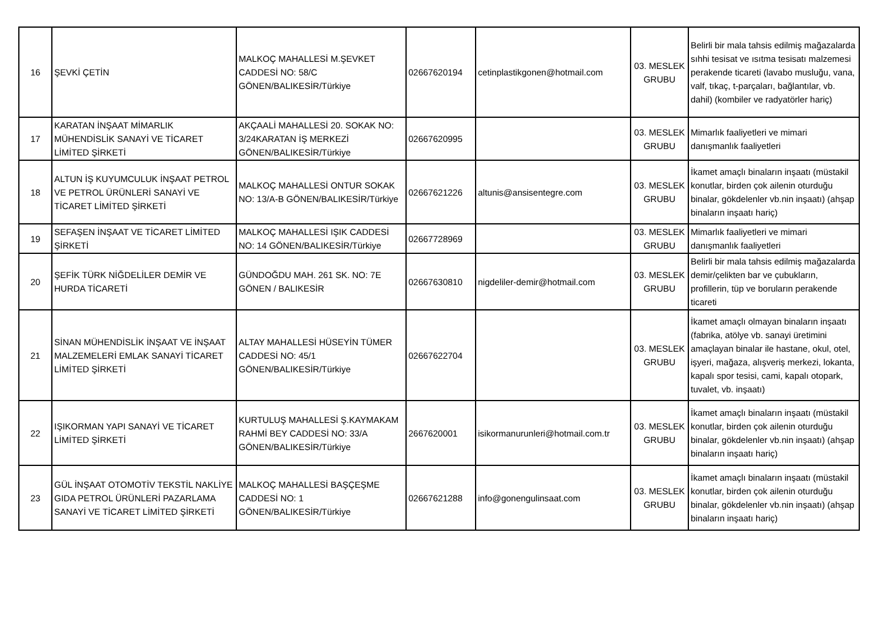| 16 | ŞEVKİ ÇETİN | MALKOÇ MAHALLESİ M.ŞEVKET CADDESİ NO: 58/C GÖNEN/BALIKESİR/Türkiye | 02667620194 | cetinplastikgonen@hotmail.com | 03. MESLEK GRUBU | Belirli bir mala tahsis edilmiş mağazalarda sıhhi tesisat ve ısıtma tesisatı malzemesi perakende ticareti (lavabo musluğu, vana, valf, tıkaç, t-parçaları, bağlantılar, vb. dahil) (kombiler ve radyatörler hariç) |
| 17 | KARATAN İNŞAAT MİMARLIK MÜHENDİSLİK SANAYİ VE TİCARET LİMİTED ŞİRKETİ | AKÇAALİ MAHALLESİ 20. SOKAK NO: 3/24KARATAN İŞ MERKEZİ GÖNEN/BALIKESİR/Türkiye | 02667620995 | | 03. MESLEK GRUBU | Mimarlık faaliyetleri ve mimari danışmanlık faaliyetleri |
| 18 | ALTUN İŞ KUYUMCULUK İNŞAAT PETROL VE PETROL ÜRÜNLERİ SANAYİ VE TİCARET LİMİTED ŞİRKETİ | MALKOÇ MAHALLESİ ONTUR SOKAK NO: 13/A-B GÖNEN/BALIKESİR/Türkiye | 02667621226 | altunis@ansisentegre.com | 03. MESLEK GRUBU | İkamet amaçlı binaların inşaatı (müstakil konutlar, birden çok ailenin oturduğu binalar, gökdelenler vb.nin inşaatı) (ahşap binaların inşaatı hariç) |
| 19 | SEFAŞEN İNŞAAT VE TİCARET LİMİTED ŞİRKETİ | MALKOÇ MAHALLESİ IŞIK CADDESİ NO: 14 GÖNEN/BALIKESİR/Türkiye | 02667728969 | | 03. MESLEK GRUBU | Mimarlık faaliyetleri ve mimari danışmanlık faaliyetleri |
| 20 | ŞEFİK TÜRK NİĞDELİLER DEMİR VE HURDA TİCARETİ | GÜNDOĞDU MAH. 261 SK. NO: 7E GÖNEN / BALIKESİR | 02667630810 | nigdeliler-demir@hotmail.com | 03. MESLEK GRUBU | Belirli bir mala tahsis edilmiş mağazalarda demir/çelikten bar ve çubukların, profillerin, tüp ve boruların perakende ticareti |
| 21 | SİNAN MÜHENDİSLİK İNŞAAT VE İNŞAAT MALZEMELERİ EMLAK SANAYİ TİCARET LİMİTED ŞİRKETİ | ALTAY MAHALLESİ HÜSEYİN TÜMER CADDESİ NO: 45/1 GÖNEN/BALIKESİR/Türkiye | 02667622704 | | 03. MESLEK GRUBU | İkamet amaçlı olmayan binaların inşaatı (fabrika, atölye vb. sanayi üretimini amaçlayan binalar ile hastane, okul, otel, işyeri, mağaza, alışveriş merkezi, lokanta, kapalı spor tesisi, cami, kapalı otopark, tuvalet, vb. inşaatı) |
| 22 | IŞIKORMAN YAPI SANAYİ VE TİCARET LİMİTED ŞİRKETİ | KURTULUŞ MAHALLESİ Ş.KAYMAKAM RAHMİ BEY CADDESİ NO: 33/A GÖNEN/BALIKESİR/Türkiye | 2667620001 | isikormanurunleri@hotmail.com.tr | 03. MESLEK GRUBU | İkamet amaçlı binaların inşaatı (müstakil konutlar, birden çok ailenin oturduğu binalar, gökdelenler vb.nin inşaatı) (ahşap binaların inşaatı hariç) |
| 23 | GÜL İNŞAAT OTOMOTİV TEKSTİL NAKLİYE GIDA PETROL ÜRÜNLERİ PAZARLAMA SANAYİ VE TİCARET LİMİTED ŞİRKETİ | MALKOÇ MAHALLESİ BAŞÇEŞME CADDESİ NO: 1 GÖNEN/BALIKESİR/Türkiye | 02667621288 | info@gonengulinsaat.com | 03. MESLEK GRUBU | İkamet amaçlı binaların inşaatı (müstakil konutlar, birden çok ailenin oturduğu binalar, gökdelenler vb.nin inşaatı) (ahşap binaların inşaatı hariç) |